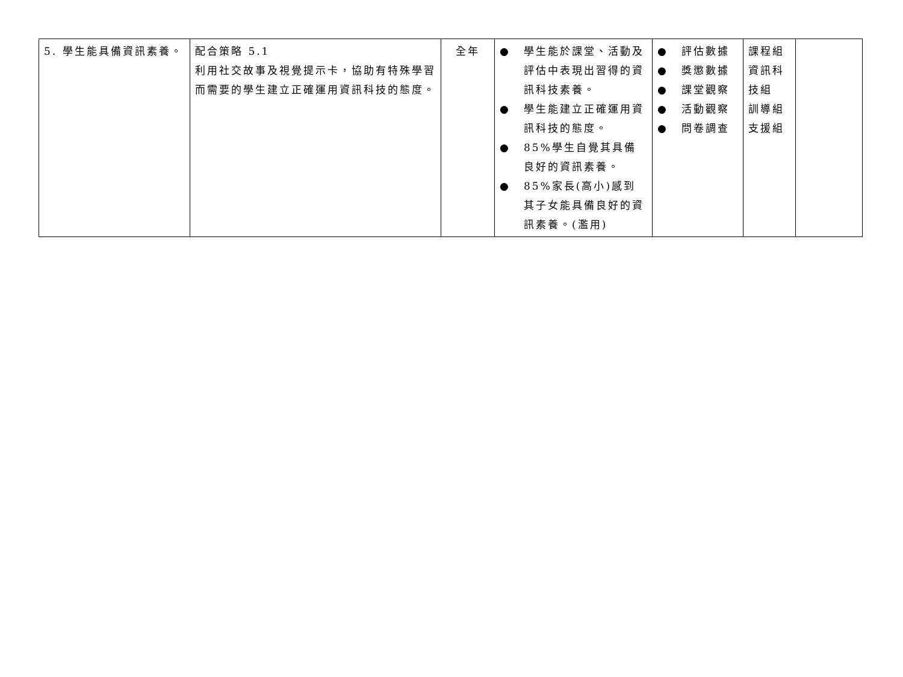| 5. 學生能具備資訊素養。 | 配合策略 5.1 利用社交故事及視覺提示卡，協助有特殊學習而需要的學生建立正確運用資訊科技的態度。 | 全年 | ● 學生能於課堂、活動及評估中表現出習得的資訊科技素養。 ● 學生能建立正確運用資訊科技的態度。 ● 85%學生自覺其具備良好的資訊素養。 ● 85%家長(高小)感到其子女能具備良好的資訊素養。(濫用) | ● 評估數據 ● 獎懲數據 ● 課堂觀察 ● 活動觀察 ● 問卷調查 | 課程組 資訊科技組 訓導組 支援組 | |